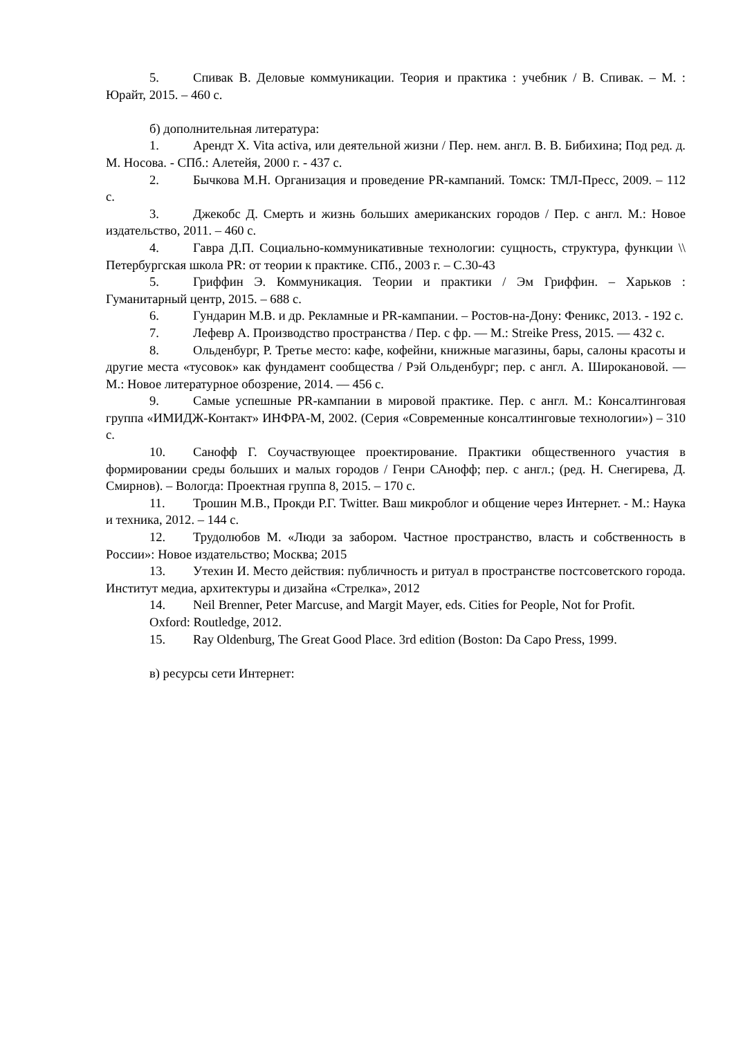5. Спивак В. Деловые коммуникации. Теория и практика : учебник / В. Спивак. – М. : Юрайт, 2015. – 460 с.
б) дополнительная литература:
1. Арендт Х. Vita activa, или деятельной жизни / Пер. нем. англ. В. В. Бибихина; Под ред. д. М. Носова. - СПб.: Алетейя, 2000 г. - 437 с.
2. Бычкова М.Н. Организация и проведение PR-кампаний. Томск: ТМЛ-Пресс, 2009. – 112 с.
3. Джекобс Д. Смерть и жизнь больших американских городов / Пер. с англ. М.: Новое издательство, 2011. – 460 с.
4. Гавра Д.П. Социально-коммуникативные технологии: сущность, структура, функции \\ Петербургская школа PR: от теории к практике. СПб., 2003 г. – С.30-43
5. Гриффин Э. Коммуникация. Теории и практики / Эм Гриффин. – Харьков : Гуманитарный центр, 2015. – 688 с.
6. Гундарин М.В. и др. Рекламные и PR-кампании. – Ростов-на-Дону: Феникс, 2013. - 192 с.
7. Лефевр А. Производство пространства / Пер. с фр. — М.: Streike Press, 2015. — 432 с.
8. Ольденбург, Р. Третье место: кафе, кофейни, книжные магазины, бары, салоны красоты и другие места «тусовок» как фундамент сообщества / Рэй Ольденбург; пер. с англ. А. Широкановой. — М.: Новое литературное обозрение, 2014. — 456 с.
9. Самые успешные PR-кампании в мировой практике. Пер. с англ. М.: Консалтинговая группа «ИМИДЖ-Контакт» ИНФРА-М, 2002. (Серия «Современные консалтинговые технологии») – 310 с.
10. Санофф Г. Соучаствующее проектирование. Практики общественного участия в формировании среды больших и малых городов / Генри САнофф; пер. с англ.; (ред. Н. Снегирева, Д. Смирнов). – Вологда: Проектная группа 8, 2015. – 170 с.
11. Трошин М.В., Прокди Р.Г. Twitter. Ваш микроблог и общение через Интернет. - М.: Наука и техника, 2012. – 144 с.
12. Трудолюбов М. «Люди за забором. Частное пространство, власть и собственность в России»: Новое издательство; Москва; 2015
13. Утехин И. Место действия: публичность и ритуал в пространстве постсоветского города. Институт медиа, архитектуры и дизайна «Стрелка», 2012
14. Neil Brenner, Peter Marcuse, and Margit Mayer, eds. Cities for People, Not for Profit.
Oxford: Routledge, 2012.
15. Ray Oldenburg, The Great Good Place. 3rd edition (Boston: Da Capo Press, 1999.
в) ресурсы сети Интернет: